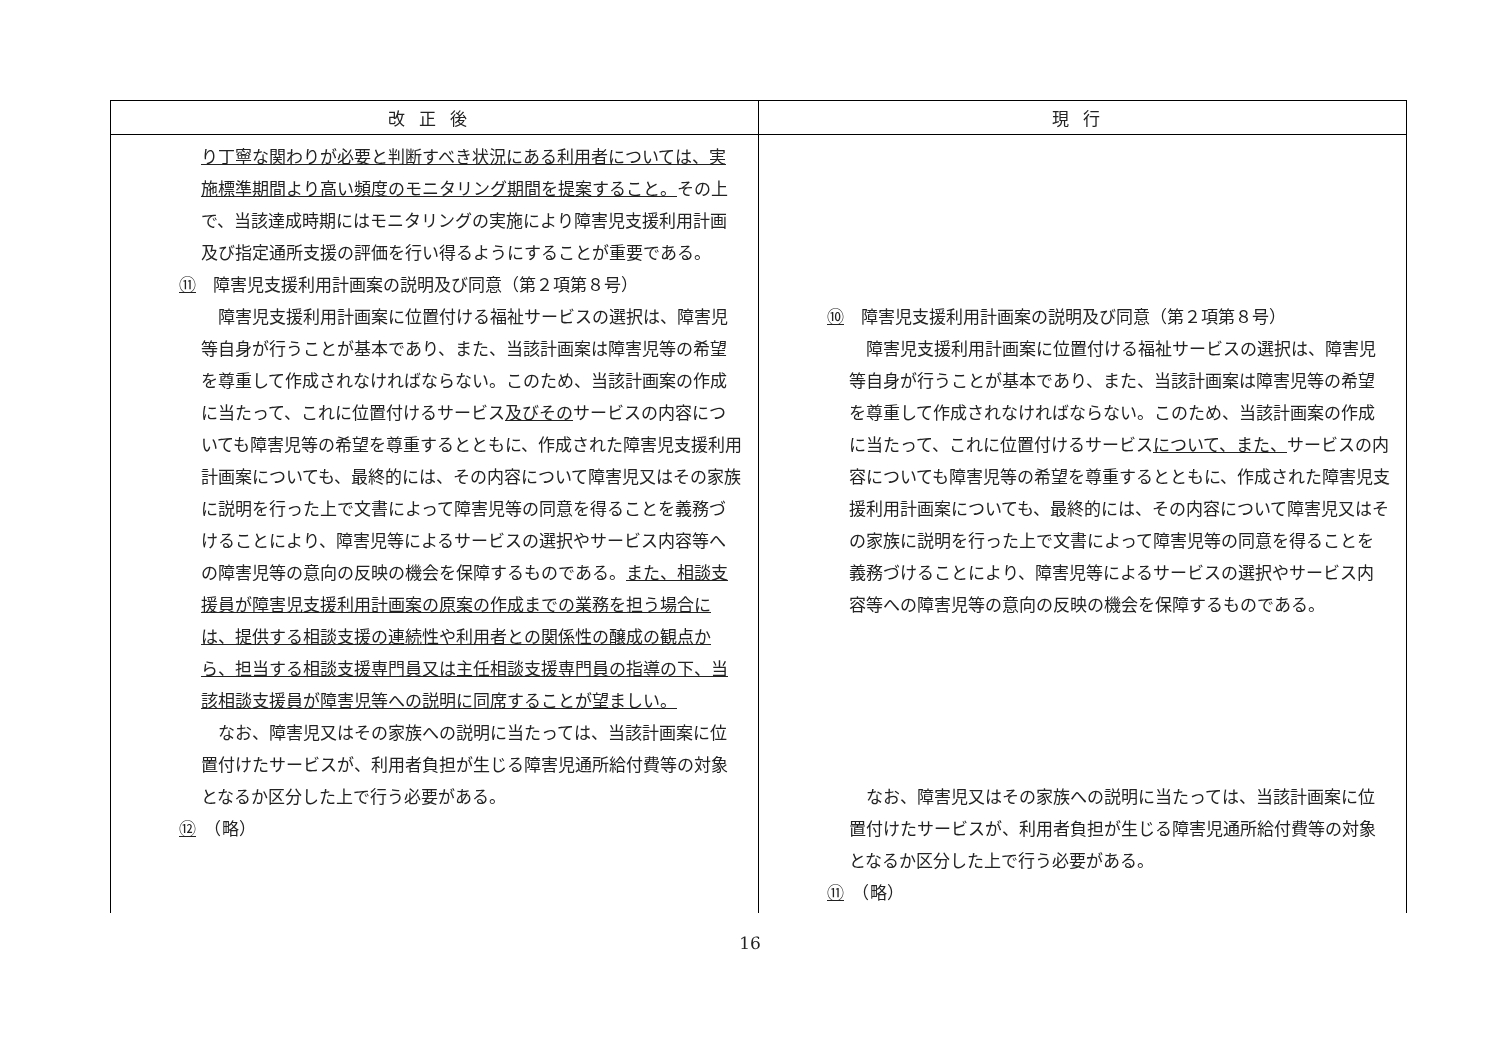| 改正後 | 現行 |
| --- | --- |
| り丁寧な関わりが必要と判断すべき状況にある利用者については、実施標準期間より高い頻度のモニタリング期間を提案すること。 その上で、当該達成時期にはモニタリングの実施により障害児支援利用計画及び指定通所支援の評価を行い得るようにすることが重要である。 ⑪ 障害児支援利用計画案の説明及び同意（第２項第８号） 障害児支援利用計画案に位置付ける福祉サービスの選択は、障害児等自身が行うことが基本であり、また、当該計画案は障害児等の希望を尊重して作成されなければならない。このため、当該計画案の作成に当たって、これに位置付けるサービス 及びその サービスの内容についても障害児等の希望を尊重するとともに、作成された障害児支援利用計画案についても、最終的には、その内容について障害児又はその家族に説明を行った上で文書によって障害児等の同意を得ることを義務づけることにより、障害児等によるサービスの選択やサービス内容等への障害児等の意向の反映の機会を保障するものである。 また、相談支援員が障害児支援利用計画案の原案の作成までの業務を担う場合には、提供する相談支援の連続性や利用者との関係性の醸成の観点から、担当する相談支援専門員又は主任相談支援専門員の指導の下、当該相談支援員が障害児等への説明に同席することが望ましい。 なお、障害児又はその家族への説明に当たっては、当該計画案に位置付けたサービスが、利用者負担が生じる障害児通所給付費等の対象となるか区分した上で行う必要がある。 ⑫ （略） | ⑩ 障害児支援利用計画案の説明及び同意（第２項第８号） 障害児支援利用計画案に位置付ける福祉サービスの選択は、障害児等自身が行うことが基本であり、また、当該計画案は障害児等の希望を尊重して作成されなければならない。このため、当該計画案の作成に当たって、これに位置付けるサービス について、また、 サービスの内容についても障害児等の希望を尊重するとともに、作成された障害児支援利用計画案についても、最終的には、その内容について障害児又はその家族に説明を行った上で文書によって障害児等の同意を得ることを義務づけることにより、障害児等によるサービスの選択やサービス内容等への障害児等の意向の反映の機会を保障するものである。 なお、障害児又はその家族への説明に当たっては、当該計画案に位置付けたサービスが、利用者負担が生じる障害児通所給付費等の対象となるか区分した上で行う必要がある。 ⑪ （略） |
16